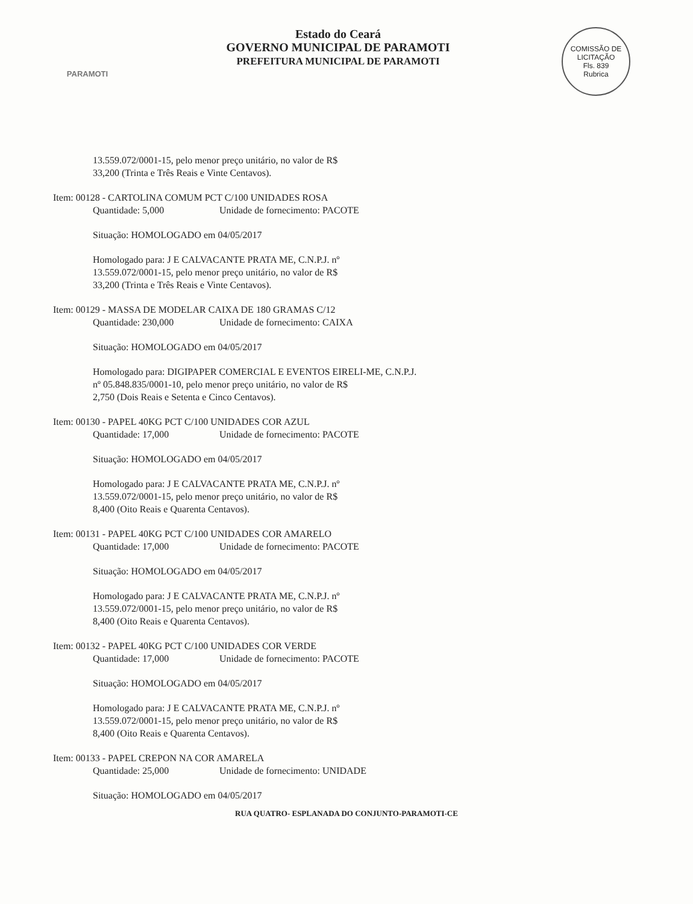PARAMOTI
Estado do Ceará
GOVERNO MUNICIPAL DE PARAMOTI
PREFEITURA MUNICIPAL DE PARAMOTI
COMISSÃO DE LICITAÇÃO
Fls. 839
Rubrica
13.559.072/0001-15, pelo menor preço unitário, no valor de R$
33,200 (Trinta e Três Reais e Vinte Centavos).
Item: 00128 - CARTOLINA COMUM PCT C/100 UNIDADES ROSA
Quantidade: 5,000 Unidade de fornecimento: PACOTE
Situação: HOMOLOGADO em 04/05/2017
Homologado para: J E CALVACANTE PRATA ME, C.N.P.J. nº
13.559.072/0001-15, pelo menor preço unitário, no valor de R$
33,200 (Trinta e Três Reais e Vinte Centavos).
Item: 00129 - MASSA DE MODELAR CAIXA DE 180 GRAMAS C/12
Quantidade: 230,000 Unidade de fornecimento: CAIXA
Situação: HOMOLOGADO em 04/05/2017
Homologado para: DIGIPAPER COMERCIAL E EVENTOS EIRELI-ME, C.N.P.J.
nº 05.848.835/0001-10, pelo menor preço unitário, no valor de R$
2,750 (Dois Reais e Setenta e Cinco Centavos).
Item: 00130 - PAPEL 40KG PCT C/100 UNIDADES COR AZUL
Quantidade: 17,000 Unidade de fornecimento: PACOTE
Situação: HOMOLOGADO em 04/05/2017
Homologado para: J E CALVACANTE PRATA ME, C.N.P.J. nº
13.559.072/0001-15, pelo menor preço unitário, no valor de R$
8,400 (Oito Reais e Quarenta Centavos).
Item: 00131 - PAPEL 40KG PCT C/100 UNIDADES COR AMARELO
Quantidade: 17,000 Unidade de fornecimento: PACOTE
Situação: HOMOLOGADO em 04/05/2017
Homologado para: J E CALVACANTE PRATA ME, C.N.P.J. nº
13.559.072/0001-15, pelo menor preço unitário, no valor de R$
8,400 (Oito Reais e Quarenta Centavos).
Item: 00132 - PAPEL 40KG PCT C/100 UNIDADES COR VERDE
Quantidade: 17,000 Unidade de fornecimento: PACOTE
Situação: HOMOLOGADO em 04/05/2017
Homologado para: J E CALVACANTE PRATA ME, C.N.P.J. nº
13.559.072/0001-15, pelo menor preço unitário, no valor de R$
8,400 (Oito Reais e Quarenta Centavos).
Item: 00133 - PAPEL CREPON NA COR AMARELA
Quantidade: 25,000 Unidade de fornecimento: UNIDADE
Situação: HOMOLOGADO em 04/05/2017
RUA QUATRO- ESPLANADA DO CONJUNTO-PARAMOTI-CE